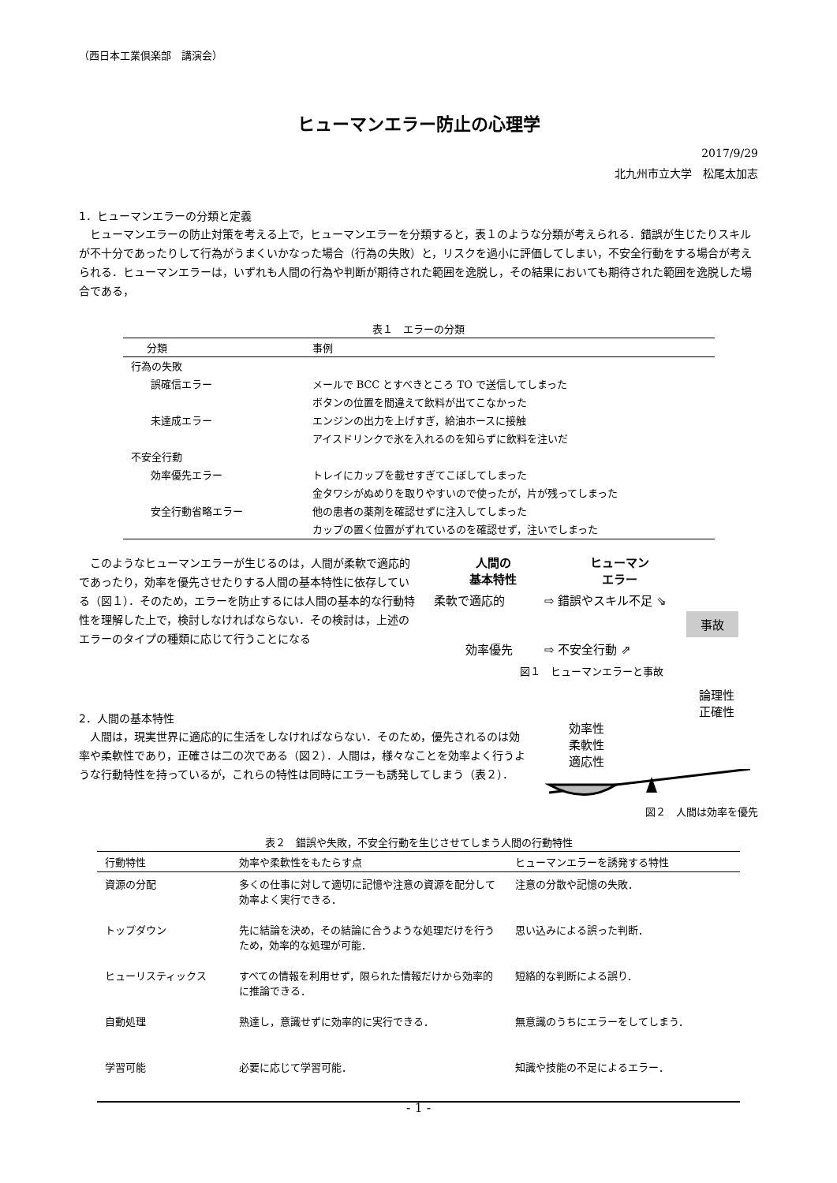（西日本工業倶楽部　講演会）
ヒューマンエラー防止の心理学
2017/9/29
北九州市立大学　松尾太加志
1．ヒューマンエラーの分類と定義
ヒューマンエラーの防止対策を考える上で，ヒューマンエラーを分類すると，表１のような分類が考えられる．錯誤が生じたりスキルが不十分であったりして行為がうまくいかなった場合（行為の失敗）と，リスクを過小に評価してしまい，不安全行動をする場合が考えられる．ヒューマンエラーは，いずれも人間の行為や判断が期待された範囲を逸脱し，その結果においても期待された範囲を逸脱した場合である，
表１　エラーの分類
| 分類 | 事例 |
| --- | --- |
| 行為の失敗 | |
| 誤確信エラー | メールで BCC とすべきところ TO で送信してしまった |
| | ボタンの位置を間違えて飲料が出てこなかった |
| 未達成エラー | エンジンの出力を上げすぎ，給油ホースに接触 |
| | アイスドリンクで氷を入れるのを知らずに飲料を注いだ |
| 不安全行動 | |
| 効率優先エラー | トレイにカップを載せすぎてこぼしてしまった |
| | 金タワシがぬめりを取りやすいので使ったが，片が残ってしまった |
| 安全行動省略エラー | 他の患者の薬剤を確認せずに注入してしまった |
| | カップの置く位置がずれているのを確認せず，注いでしまった |
このようなヒューマンエラーが生じるのは，人間が柔軟で適応的であったり，効率を優先させたりする人間の基本特性に依存している（図１）．そのため，エラーを防止するには人間の基本的な行動特性を理解した上で，検討しなければならない．その検討は，上述のエラーのタイプの種類に応じて行うことになる
人間の
基本特性
ヒューマン
エラー
柔軟で適応的 ⇨ 錯誤やスキル不足 ⇘
事故
効率優先 ⇨ 不安全行動 ⇗
図１　ヒューマンエラーと事故
2．人間の基本特性
人間は，現実世界に適応的に生活をしなければならない．そのため，優先されるのは効率や柔軟性であり，正確さは二の次である（図２）．人間は，様々なことを効率よく行うような行動特性を持っているが，これらの特性は同時にエラーも誘発してしまう（表２）．
論理性
正確性
効率性
柔軟性
適応性
図２　人間は効率を優先
表２　錯誤や失敗，不安全行動を生じさせてしまう人間の行動特性
| 行動特性 | 効率や柔軟性をもたらす点 | ヒューマンエラーを誘発する特性 |
| --- | --- | --- |
| 資源の分配 | 多くの仕事に対して適切に記憶や注意の資源を配分して効率よく実行できる． | 注意の分散や記憶の失敗． |
| トップダウン | 先に結論を決め，その結論に合うような処理だけを行うため，効率的な処理が可能． | 思い込みによる誤った判断． |
| ヒューリスティックス | すべての情報を利用せず，限られた情報だけから効率的に推論できる． | 短絡的な判断による誤り． |
| 自動処理 | 熟達し，意識せずに効率的に実行できる． | 無意識のうちにエラーをしてしまう． |
| 学習可能 | 必要に応じて学習可能． | 知識や技能の不足によるエラー． |
- 1 -